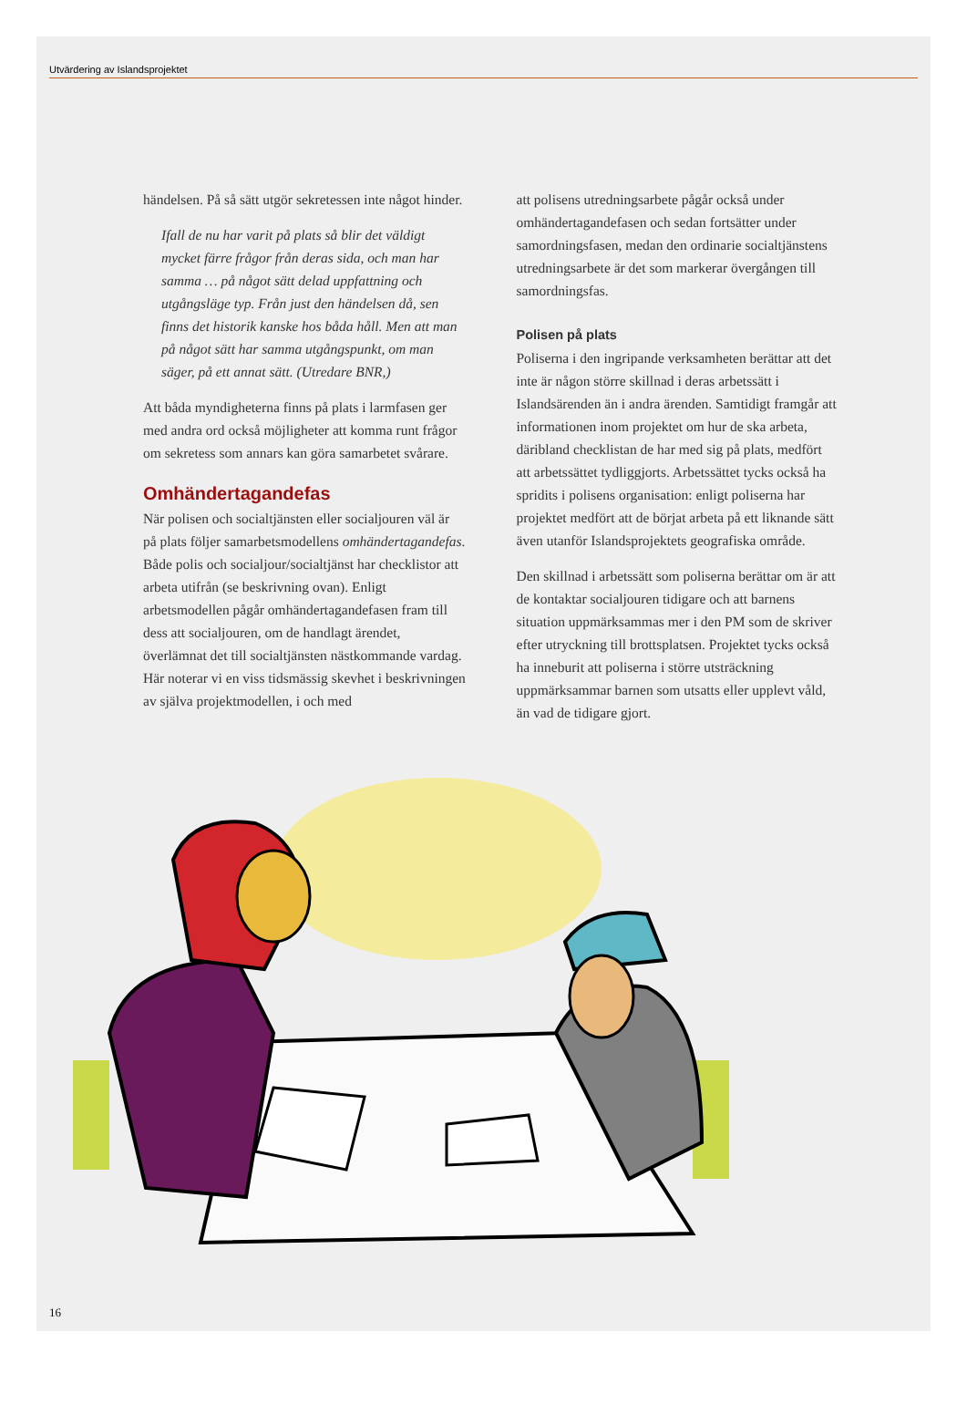Utvärdering av Islandsprojektet
händelsen. På så sätt utgör sekretessen inte något hinder.
Ifall de nu har varit på plats så blir det väldigt mycket färre frågor från deras sida, och man har samma … på något sätt delad uppfattning och utgångsläge typ. Från just den händelsen då, sen finns det historik kanske hos båda håll. Men att man på något sätt har samma utgångspunkt, om man säger, på ett annat sätt. (Utredare BNR,)
Att båda myndigheterna finns på plats i larmfasen ger med andra ord också möjligheter att komma runt frågor om sekretess som annars kan göra samarbetet svårare.
Omhändertagandefas
När polisen och socialtjänsten eller socialjouren väl är på plats följer samarbetsmodellens omhändertagandefas. Både polis och socialjour/socialtjänst har checklistor att arbeta utifrån (se beskrivning ovan). Enligt arbetsmodellen pågår omhändertagandefasen fram till dess att socialjouren, om de handlagt ärendet, överlämnat det till socialtjänsten nästkommande vardag. Här noterar vi en viss tidsmässig skevhet i beskrivningen av själva projektmodellen, i och med
att polisens utredningsarbete pågår också under omhändertagandefasen och sedan fortsätter under samordningsfasen, medan den ordinarie socialtjänstens utredningsarbete är det som markerar övergången till samordningsfas.
Polisen på plats
Poliserna i den ingripande verksamheten berättar att det inte är någon större skillnad i deras arbetssätt i Islandsärenden än i andra ärenden. Samtidigt framgår att informationen inom projektet om hur de ska arbeta, däribland checklistan de har med sig på plats, medfört att arbetssättet tydliggjorts. Arbetssättet tycks också ha spridits i polisens organisation: enligt poliserna har projektet medfört att de börjat arbeta på ett liknande sätt även utanför Islandsprojektets geografiska område.
Den skillnad i arbetssätt som poliserna berättar om är att de kontaktar socialjouren tidigare och att barnens situation uppmärksammas mer i den PM som de skriver efter utryckning till brottsplatsen. Projektet tycks också ha inneburit att poliserna i större utsträckning uppmärksammar barnen som utsatts eller upplevt våld, än vad de tidigare gjort.
16